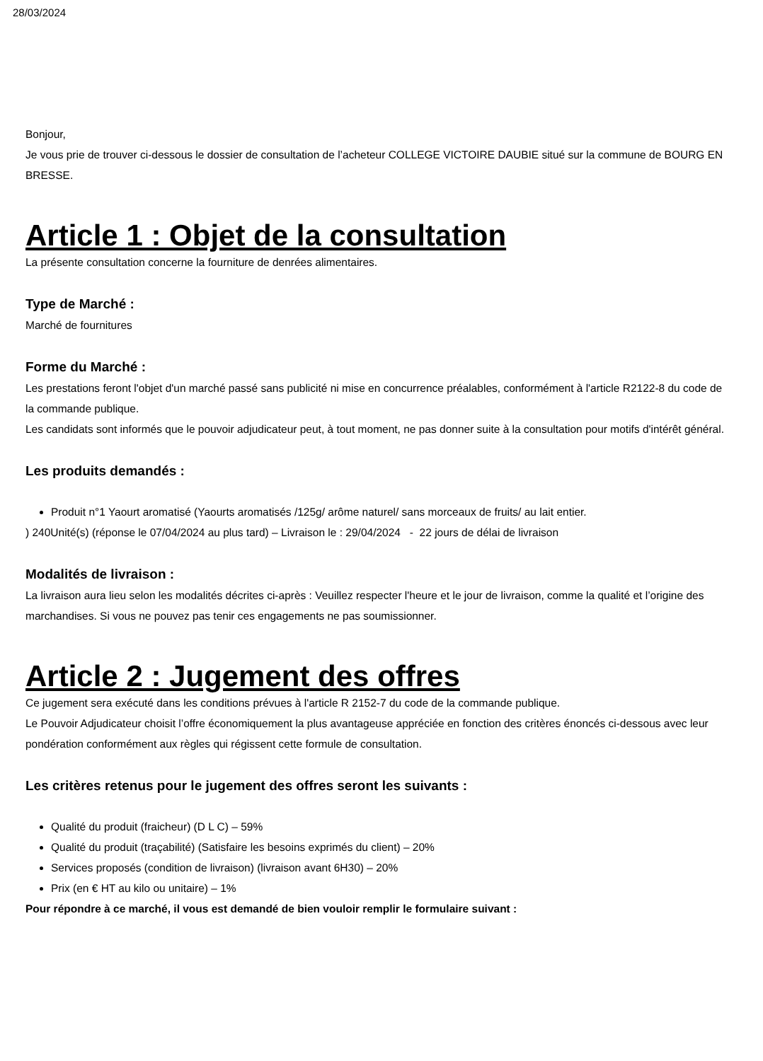28/03/2024
Bonjour,
Je vous prie de trouver ci-dessous le dossier de consultation de l’acheteur COLLEGE VICTOIRE DAUBIE situé sur la commune de BOURG EN BRESSE.
Article 1 : Objet de la consultation
La présente consultation concerne la fourniture de denrées alimentaires.
Type de Marché :
Marché de fournitures
Forme du Marché :
Les prestations feront l'objet d'un marché passé sans publicité ni mise en concurrence préalables, conformément à l'article R2122-8 du code de la commande publique.
Les candidats sont informés que le pouvoir adjudicateur peut, à tout moment, ne pas donner suite à la consultation pour motifs d'intérêt général.
Les produits demandés :
Produit n°1 Yaourt aromatisé (Yaourts aromatisés /125g/ arôme naturel/ sans morceaux de fruits/ au lait entier.
) 240Unité(s) (réponse le 07/04/2024 au plus tard) – Livraison le : 29/04/2024 - 22 jours de délai de livraison
Modalités de livraison :
La livraison aura lieu selon les modalités décrites ci-après : Veuillez respecter l'heure et le jour de livraison, comme la qualité et l’origine des marchandises. Si vous ne pouvez pas tenir ces engagements ne pas soumissionner.
Article 2 : Jugement des offres
Ce jugement sera exécuté dans les conditions prévues à l'article R 2152-7 du code de la commande publique.
Le Pouvoir Adjudicateur choisit l’offre économiquement la plus avantageuse appréciée en fonction des critères énoncés ci-dessous avec leur pondération conformément aux règles qui régissent cette formule de consultation.
Les critères retenus pour le jugement des offres seront les suivants :
Qualité du produit (fraicheur) (D L C) – 59%
Qualité du produit (traçabilité) (Satisfaire les besoins exprimés du client) – 20%
Services proposés (condition de livraison) (livraison avant 6H30) – 20%
Prix (en € HT au kilo ou unitaire) – 1%
Pour répondre à ce marché, il vous est demandé de bien vouloir remplir le formulaire suivant :